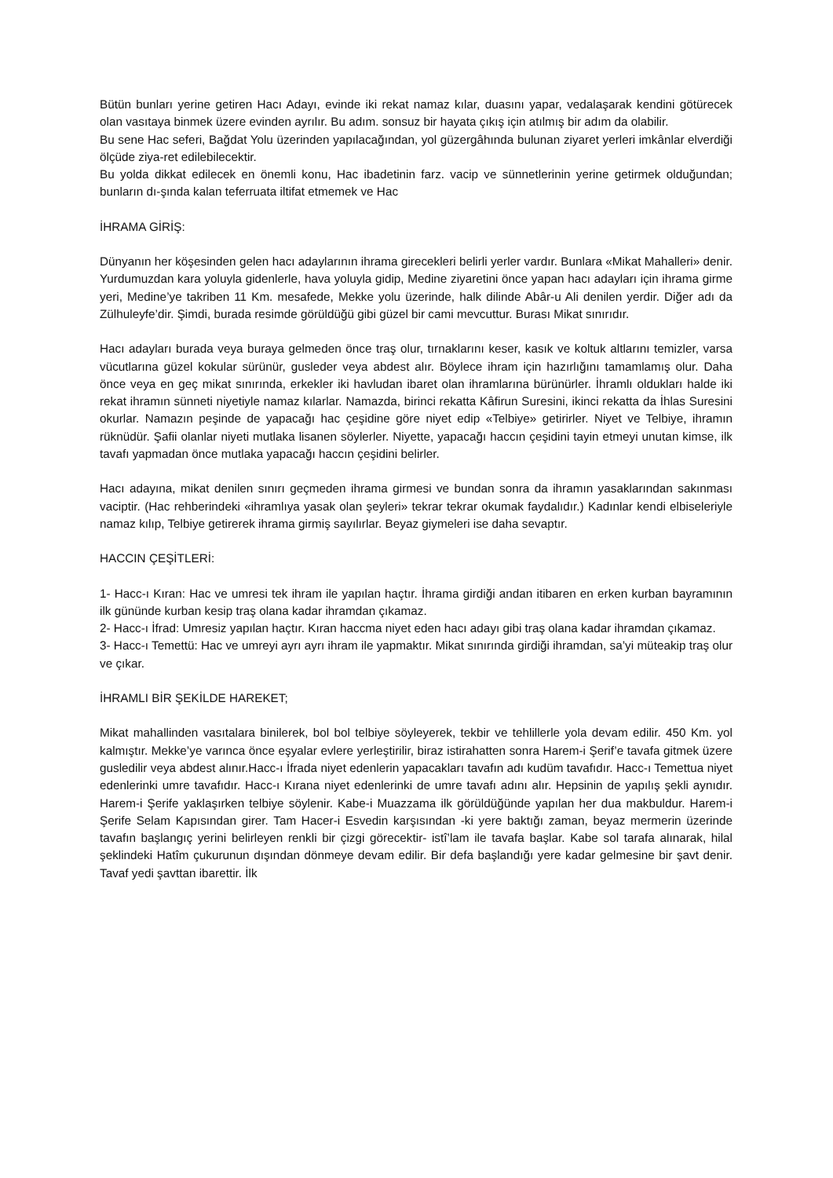Bütün bunları yerine getiren Hacı Adayı, evinde iki rekat namaz kılar, duasını yapar, vedalaşarak kendini götürecek olan vasıtaya binmek üzere evinden ayrılır. Bu adım. sonsuz bir hayata çıkış için atılmış bir adım da olabilir.
Bu sene Hac seferi, Bağdat Yolu üzerinden yapılacağından, yol güzergâhında bulunan ziyaret yerleri imkânlar elverdiği ölçüde ziya-ret edilebilecektir.
Bu yolda dikkat edilecek en önemli konu, Hac ibadetinin farz. vacip ve sünnetlerinin yerine getirmek olduğundan; bunların dı-şında kalan teferruata iltifat etmemek ve Hac
İHRAMA GİRİŞ:
Dünyanın her köşesinden gelen hacı adaylarının ihrama girecekleri belirli yerler vardır. Bunlara «Mikat Mahalleri» denir. Yurdumuzdan kara yoluyla gidenlerle, hava yoluyla gidip, Medine ziyaretini önce yapan hacı adayları için ihrama girme yeri, Medine’ye takriben 11 Km. mesafede, Mekke yolu üzerinde, halk dilinde Abâr-u Ali denilen yerdir. Diğer adı da Zülhuleyfe’dir. Şimdi, burada resimde görüldüğü gibi güzel bir cami mevcuttur. Burası Mikat sınırıdır.
Hacı adayları burada veya buraya gelmeden önce traş olur, tırnaklarını keser, kasık ve koltuk altlarını temizler, varsa vücutlarına güzel kokular sürünür, gusleder veya abdest alır. Böylece ihram için hazırlığını tamamlamış olur. Daha önce veya en geç mikat sınırında, erkekler iki havludan ibaret olan ihramlarına bürünürler. İhramlı oldukları halde iki rekat ihramın sünneti niyetiyle namaz kılarlar. Namazda, birinci rekatta Kâfirun Suresini, ikinci rekatta da İhlas Suresini okurlar. Namazın peşinde de yapacağı hac çeşidine göre niyet edip «Telbiye» getirirler. Niyet ve Telbiye, ihramın rüknüdür. Şafii olanlar niyeti mutlaka lisanen söylerler. Niyette, yapacağı haccın çeşidini tayin etmeyi unutan kimse, ilk tavafı yapmadan önce mutlaka yapacağı haccın çeşidini belirler.
Hacı adayına, mikat denilen sınırı geçmeden ihrama girmesi ve bundan sonra da ihramın yasaklarından sakınması vaciptir. (Hac rehberindeki «ihramlıya yasak olan şeyleri» tekrar tekrar okumak faydalıdır.) Kadınlar kendi elbiseleriyle namaz kılıp, Telbiye getirerek ihrama girmiş sayılırlar. Beyaz giymeleri ise daha sevaptır.
HACCIN ÇEŞİTLERİ:
1- Hacc-ı Kıran: Hac ve umresi tek ihram ile yapılan haçtır. İhrama girdiği andan itibaren en erken kurban bayramının ilk gününde kurban kesip traş olana kadar ihramdan çıkamaz.
2- Hacc-ı İfrad: Umresiz yapılan haçtır. Kıran haccma niyet eden hacı adayı gibi traş olana kadar ihramdan çıkamaz.
3- Hacc-ı Temettü: Hac ve umreyi ayrı ayrı ihram ile yapmaktır. Mikat sınırında girdiği ihramdan, sa’yi müteakip traş olur ve çıkar.
İHRAMLI BİR ŞEKİLDE HAREKET;
Mikat mahallinden vasıtalara binilerek, bol bol telbiye söyleyerek, tekbir ve tehlillerle yola devam edilir. 450 Km. yol kalmıştır. Mekke’ye varınca önce eşyalar evlere yerleştirilir, biraz istirahatten sonra Harem-i Şerif’e tavafa gitmek üzere gusledilir veya abdest alınır.Hacc-ı İfrada niyet edenlerin yapacakları tavafın adı kudüm tavafıdır. Hacc-ı Temettua niyet edenlerinki umre tavafıdır. Hacc-ı Kırana niyet edenlerinki de umre tavafı adını alır. Hepsinin de yapılış şekli aynıdır. Harem-i Şerife yaklaşırken telbiye söylenir. Kabe-i Muazzama ilk görüldüğünde yapılan her dua makbuldur. Harem-i Şerife Selam Kapısından girer. Tam Hacer-i Esvedin karşısından -ki yere baktığı zaman, beyaz mermerin üzerinde tavafın başlangıç yerini belirleyen renkli bir çizgi görecektir- istî’lam ile tavafa başlar. Kabe sol tarafa alınarak, hilal şeklindeki Hatîm çukurunun dışından dönmeye devam edilir. Bir defa başlandığı yere kadar gelmesine bir şavt denir. Tavaf yedi şavttan ibarettir. İlk